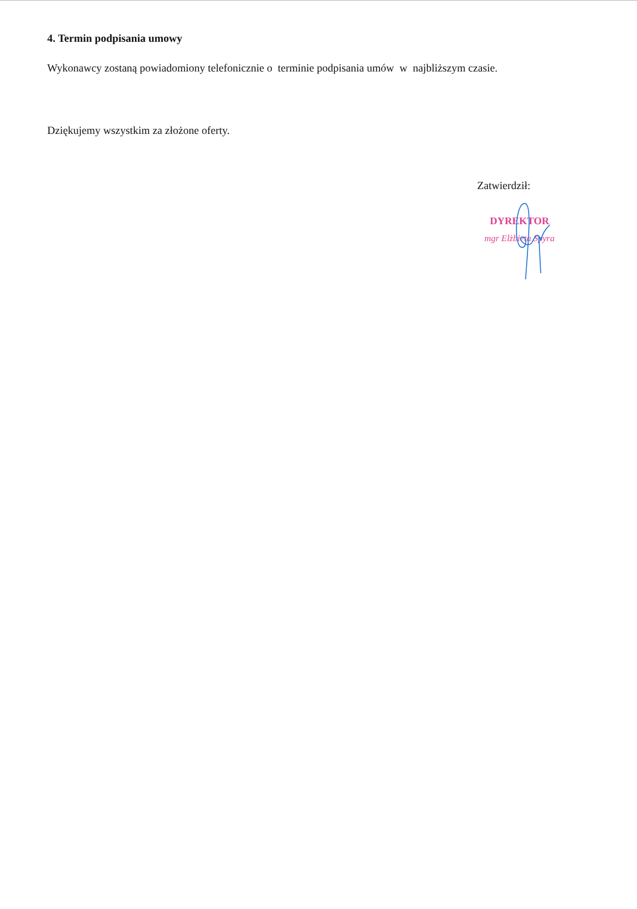4. Termin podpisania umowy
Wykonawcy zostaną powiadomiony telefonicznie o terminie podpisania umów w najbliższym czasie.
Dziękujemy wszystkim za złożone oferty.
Zatwierdził:
DYREKTOR
mgr Elżbieta Spyra